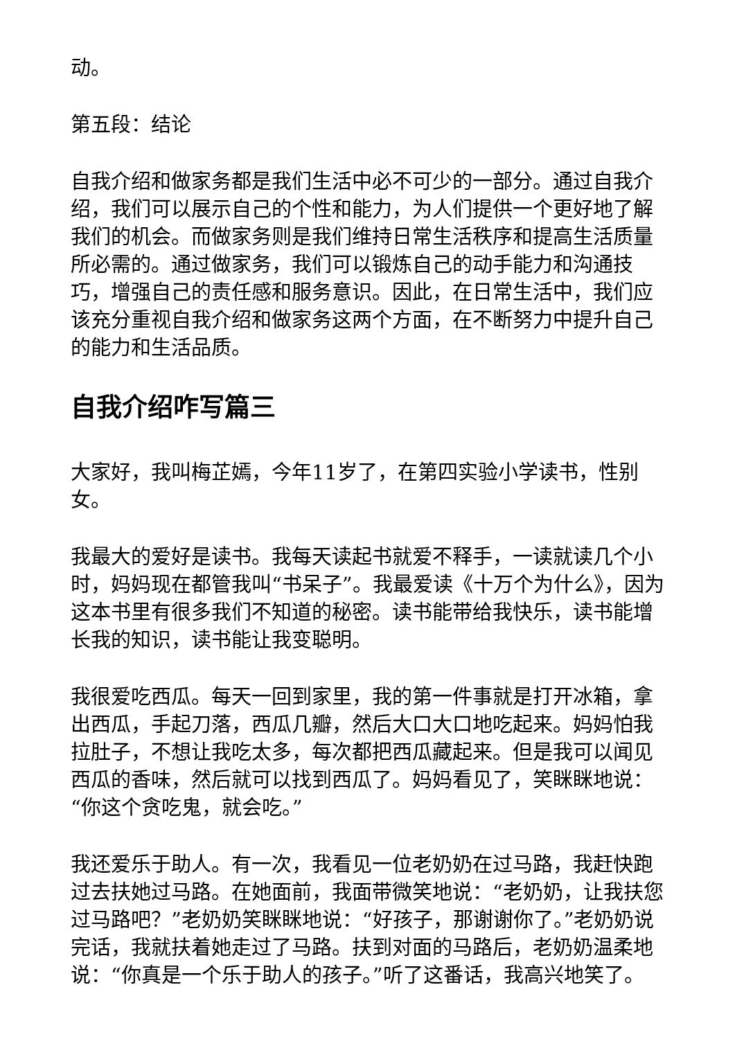动。
第五段：结论
自我介绍和做家务都是我们生活中必不可少的一部分。通过自我介绍，我们可以展示自己的个性和能力，为人们提供一个更好地了解我们的机会。而做家务则是我们维持日常生活秩序和提高生活质量所必需的。通过做家务，我们可以锻炼自己的动手能力和沟通技巧，增强自己的责任感和服务意识。因此，在日常生活中，我们应该充分重视自我介绍和做家务这两个方面，在不断努力中提升自己的能力和生活品质。
自我介绍咋写篇三
大家好，我叫梅芷嫣，今年11岁了，在第四实验小学读书，性别女。
我最大的爱好是读书。我每天读起书就爱不释手，一读就读几个小时，妈妈现在都管我叫“书呆子”。我最爱读《十万个为什么》，因为这本书里有很多我们不知道的秘密。读书能带给我快乐，读书能增长我的知识，读书能让我变聪明。
我很爱吃西瓜。每天一回到家里，我的第一件事就是打开冰箱，拿出西瓜，手起刀落，西瓜几瓣，然后大口大口地吃起来。妈妈怕我拉肚子，不想让我吃太多，每次都把西瓜藏起来。但是我可以闻见西瓜的香味，然后就可以找到西瓜了。妈妈看见了，笑眯眯地说：“你这个贪吃鬼，就会吃。”
我还爱乐于助人。有一次，我看见一位老奶奶在过马路，我赶快跑过去扶她过马路。在她面前，我面带微笑地说：“老奶奶，让我扶您过马路吧？”老奶奶笑眯眯地说：“好孩子，那谢谢你了。”老奶奶说完话，我就扶着她走过了马路。扶到对面的马路后，老奶奶温柔地说：“你真是一个乐于助人的孩子。”听了这番话，我高兴地笑了。